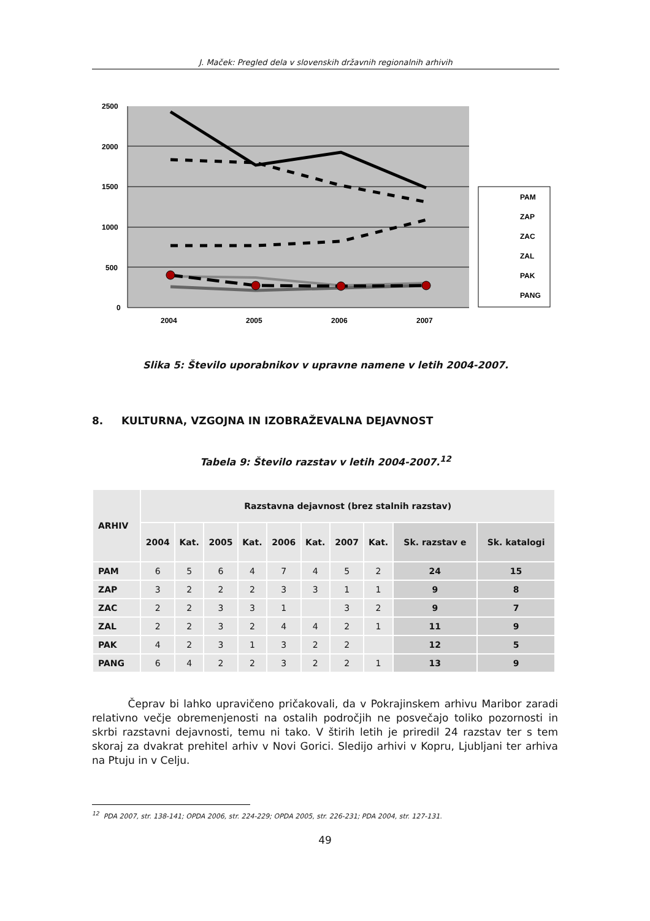J. Maček: Pregled dela v slovenskih državnih regionalnih arhivih
2500
2000
1500
1000
500
0
2004
2005
2006
2007
PAM
ZAP
ZAC
ZAL
PAK
PANG
Slika 5: Število uporabnikov v upravne namene v letih 2004-2007.
8. KULTURNA, VZGOJNA IN IZOBRAŽEVALNA DEJAVNOST
Tabela 9: Število razstav v letih 2004-2007.<sup>12</sup>
| ARHIV | Razstavna dejavnost (brez stalnih razstav) | | | | | | | | | |
| --- | --- | --- | --- | --- | --- | --- | --- | --- | --- | --- |
| | 2004 | Kat. | 2005 | Kat. | 2006 | Kat. | 2007 | Kat. | Sk. razstav e | Sk. katalogi |
| PAM | 6 | 5 | 6 | 4 | 7 | 4 | 5 | 2 | 24 | 15 |
| ZAP | 3 | 2 | 2 | 2 | 3 | 3 | 1 | 1 | 9 | 8 |
| ZAC | 2 | 2 | 3 | 3 | 1 | | 3 | 2 | 9 | 7 |
| ZAL | 2 | 2 | 3 | 2 | 4 | 4 | 2 | 1 | 11 | 9 |
| PAK | 4 | 2 | 3 | 1 | 3 | 2 | 2 | | 12 | 5 |
| PANG | 6 | 4 | 2 | 2 | 3 | 2 | 2 | 1 | 13 | 9 |
Čeprav bi lahko upravičeno pričakovali, da v Pokrajinskem arhivu Maribor zaradi relativno večje obremenjenosti na ostalih področjih ne posvečajo toliko pozornosti in skrbi razstavni dejavnosti, temu ni tako. V štirih letih je priredil 24 razstav ter s tem skoraj za dvakrat prehitel arhiv v Novi Gorici. Sledijo arhivi v Kopru, Ljubljani ter arhiva na Ptuju in v Celju.
<sup>12</sup> PDA 2007, str. 138-141; OPDA 2006, str. 224-229; OPDA 2005, str. 226-231; PDA 2004, str. 127-131.
49